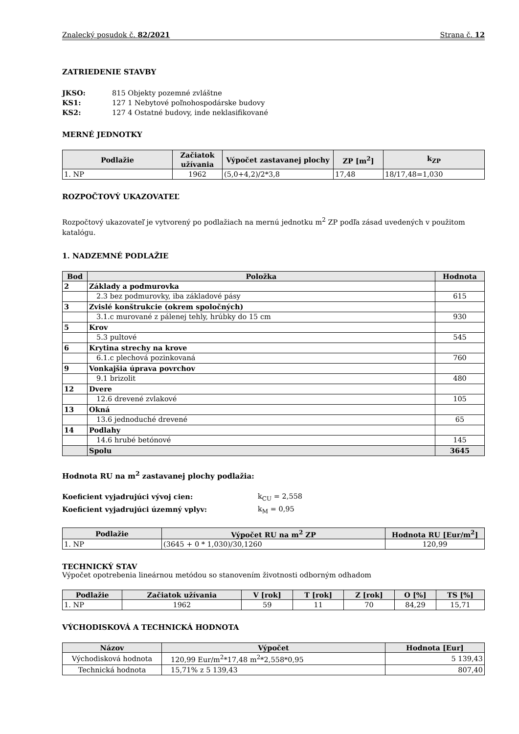Znalecký posudok č. 82/2021 Strana č. 12
ZATRIEDENIE STAVBY
JKSO: 815 Objekty pozemné zvláštne KS1: 127 1 Nebytové poľnohospodárske budovy KS2: 127 4 Ostatné budovy, inde neklasifikované
MERNÉ JEDNOTKY
| Podlažie | Začiatok užívania | Výpočet zastavanej plochy | ZP [m<sup>2</sup>] | k<sub>ZP</sub> |
| --- | --- | --- | --- | --- |
| 1. NP | 1962 | (5,0+4,2)/2*3,8 | 17,48 | 18/17,48=1,030 |
ROZPOČTOVÝ UKAZOVATEĽ
Rozpočtový ukazovateľ je vytvorený po podlažiach na mernú jednotku m<sup>2</sup> ZP podľa zásad uvedených v použitom katalógu.
1. NADZEMNÉ PODLAŽIE
| Bod | Položka | Hodnota |
| --- | --- | --- |
| 2 | Základy a podmurovka | |
| | 2.3 bez podmurovky, iba základové pásy | 615 |
| 3 | Zvislé konštrukcie (okrem spoločných) | |
| | 3.1.c murované z pálenej tehly, hrúbky do 15 cm | 930 |
| 5 | Krov | |
| | 5.3 pultové | 545 |
| 6 | Krytina strechy na krove | |
| | 6.1.c plechová pozinkovaná | 760 |
| 9 | Vonkajšia úprava povrchov | |
| | 9.1 brizolit | 480 |
| 12 | Dvere | |
| | 12.6 drevené zvlakové | 105 |
| 13 | Okná | |
| | 13.6 jednoduché drevené | 65 |
| 14 | Podlahy | |
| | 14.6 hrubé betónové | 145 |
| | Spolu | 3645 |
Hodnota RU na m<sup>2</sup> zastavanej plochy podlažia:
Koeficient vyjadrujúci vývoj cien: k<sub>CU</sub> = 2,558 Koeficient vyjadrujúci územný vplyv: k<sub>M</sub> = 0,95
| Podlažie | Výpočet RU na m<sup>2</sup> ZP | Hodnota RU [Eur/m<sup>2</sup>] |
| --- | --- | --- |
| 1. NP | (3645 + 0 * 1,030)/30,1260 | 120,99 |
TECHNICKÝ STAV
Výpočet opotrebenia lineárnou metódou so stanovením životnosti odborným odhadom
| Podlažie | Začiatok užívania | V [rok] | T [rok] | Z [rok] | O [%] | TS [%] |
| --- | --- | --- | --- | --- | --- | --- |
| 1. NP | 1962 | 59 | 11 | 70 | 84,29 | 15,71 |
VÝCHODISKOVÁ A TECHNICKÁ HODNOTA
| Názov | Výpočet | Hodnota [Eur] |
| --- | --- | --- |
| Východisková hodnota | 120,99 Eur/m<sup>2</sup>*17,48 m<sup>2</sup>*2,558*0,95 | 5 139,43 |
| Technická hodnota | 15,71% z 5 139,43 | 807,40 |